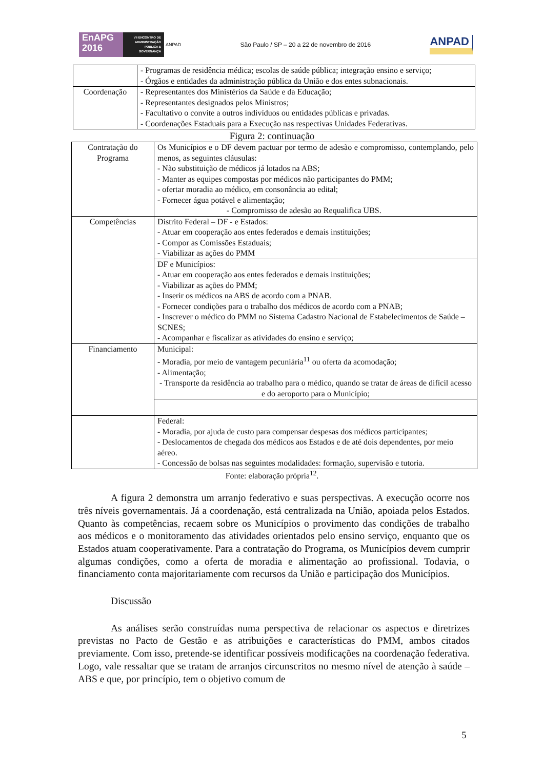EnAPG
2016
VII ENCONTRO DE
ADMINISTRAÇÃO
PÚBLICA E
GOVERNANÇA
ANPAD
São Paulo / SP – 20 a 22 de novembro de 2016
ANPAD
| | - Programas de residência médica; escolas de saúde pública; integração ensino e serviço; - Órgãos e entidades da administração pública da União e dos entes subnacionais. |
| Coordenação | - Representantes dos Ministérios da Saúde e da Educação; - Representantes designados pelos Ministros; - Facultativo o convite a outros indivíduos ou entidades públicas e privadas. - Coordenações Estaduais para a Execução nas respectivas Unidades Federativas. |
Figura 2: continuação
| Contratação do Programa | Os Municípios e o DF devem pactuar por termo de adesão e compromisso, contemplando, pelo menos, as seguintes cláusulas: - Não substituição de médicos já lotados na ABS; - Manter as equipes compostas por médicos não participantes do PMM; - ofertar moradia ao médico, em consonância ao edital; - Fornecer água potável e alimentação; - Compromisso de adesão ao Requalifica UBS. |
| Competências | Distrito Federal – DF - e Estados: - Atuar em cooperação aos entes federados e demais instituições; - Compor as Comissões Estaduais; - Viabilizar as ações do PMM |
| | DF e Municípios: - Atuar em cooperação aos entes federados e demais instituições; - Viabilizar as ações do PMM; - Inserir os médicos na ABS de acordo com a PNAB. - Fornecer condições para o trabalho dos médicos de acordo com a PNAB; - Inscrever o médico do PMM no Sistema Cadastro Nacional de Estabelecimentos de Saúde – SCNES; - Acompanhar e fiscalizar as atividades do ensino e serviço; |
| Financiamento | Municipal: - Moradia, por meio de vantagem pecuniária<sup>11</sup> ou oferta da acomodação; - Alimentação; - Transporte da residência ao trabalho para o médico, quando se tratar de áreas de difícil acesso e do aeroporto para o Município; |
| | Federal: - Moradia, por ajuda de custo para compensar despesas dos médicos participantes; - Deslocamentos de chegada dos médicos aos Estados e de até dois dependentes, por meio aéreo. - Concessão de bolsas nas seguintes modalidades: formação, supervisão e tutoria. |
Fonte: elaboração própria<sup>12</sup>.
A figura 2 demonstra um arranjo federativo e suas perspectivas. A execução ocorre nos três níveis governamentais. Já a coordenação, está centralizada na União, apoiada pelos Estados. Quanto às competências, recaem sobre os Municípios o provimento das condições de trabalho aos médicos e o monitoramento das atividades orientados pelo ensino serviço, enquanto que os Estados atuam cooperativamente. Para a contratação do Programa, os Municípios devem cumprir algumas condições, como a oferta de moradia e alimentação ao profissional. Todavia, o financiamento conta majoritariamente com recursos da União e participação dos Municípios.
Discussão
As análises serão construídas numa perspectiva de relacionar os aspectos e diretrizes previstas no Pacto de Gestão e as atribuições e características do PMM, ambos citados previamente. Com isso, pretende-se identificar possíveis modificações na coordenação federativa. Logo, vale ressaltar que se tratam de arranjos circunscritos no mesmo nível de atenção à saúde – ABS e que, por princípio, tem o objetivo comum de
5